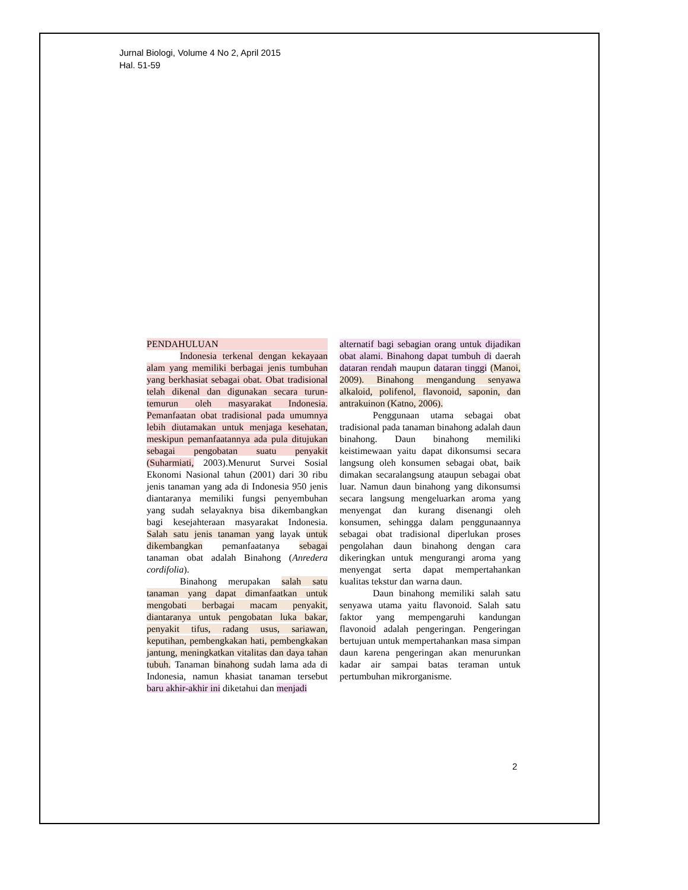Jurnal Biologi, Volume 4 No 2, April 2015
Hal. 51-59
PENDAHULUAN
Indonesia terkenal dengan kekayaan alam yang memiliki berbagai jenis tumbuhan yang berkhasiat sebagai obat. Obat tradisional telah dikenal dan digunakan secara turun-temurun oleh masyarakat Indonesia. Pemanfaatan obat tradisional pada umumnya lebih diutamakan untuk menjaga kesehatan, meskipun pemanfaatannya ada pula ditujukan sebagai pengobatan suatu penyakit (Suharmiati, 2003).Menurut Survei Sosial Ekonomi Nasional tahun (2001) dari 30 ribu jenis tanaman yang ada di Indonesia 950 jenis diantaranya memiliki fungsi penyembuhan yang sudah selayaknya bisa dikembangkan bagi kesejahteraan masyarakat Indonesia. Salah satu jenis tanaman yang layak untuk dikembangkan pemanfaatanya sebagai tanaman obat adalah Binahong (Anredera cordifolia).
Binahong merupakan salah satu tanaman yang dapat dimanfaatkan untuk mengobati berbagai macam penyakit, diantaranya untuk pengobatan luka bakar, penyakit tifus, radang usus, sariawan, keputihan, pembengkakan hati, pembengkakan jantung, meningkatkan vitalitas dan daya tahan tubuh. Tanaman binahong sudah lama ada di Indonesia, namun khasiat tanaman tersebut baru akhir-akhir ini diketahui dan menjadi
alternatif bagi sebagian orang untuk dijadikan obat alami. Binahong dapat tumbuh di daerah dataran rendah maupun dataran tinggi (Manoi, 2009). Binahong mengandung senyawa alkaloid, polifenol, flavonoid, saponin, dan antrakuinon (Katno, 2006).
Penggunaan utama sebagai obat tradisional pada tanaman binahong adalah daun binahong. Daun binahong memiliki keistimewaan yaitu dapat dikonsumsi secara langsung oleh konsumen sebagai obat, baik dimakan secaralangsung ataupun sebagai obat luar. Namun daun binahong yang dikonsumsi secara langsung mengeluarkan aroma yang menyengat dan kurang disenangi oleh konsumen, sehingga dalam penggunaannya sebagai obat tradisional diperlukan proses pengolahan daun binahong dengan cara dikeringkan untuk mengurangi aroma yang menyengat serta dapat mempertahankan kualitas tekstur dan warna daun.
Daun binahong memiliki salah satu senyawa utama yaitu flavonoid. Salah satu faktor yang mempengaruhi kandungan flavonoid adalah pengeringan. Pengeringan bertujuan untuk mempertahankan masa simpan daun karena pengeringan akan menurunkan kadar air sampai batas teraman untuk pertumbuhan mikrorganisme.
2